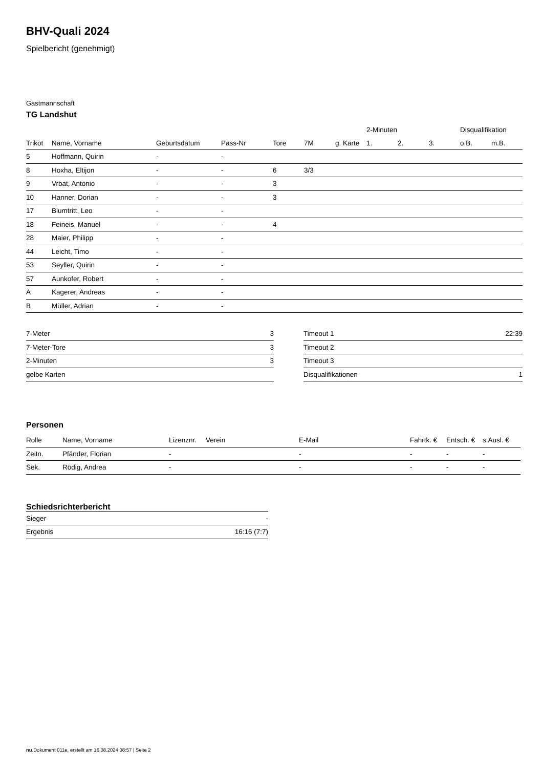BHV-Quali 2024
Spielbericht (genehmigt)
Gastmannschaft
TG Landshut
| | | | | | | | 2-Minuten | | | Disqualifikation | |
| --- | --- | --- | --- | --- | --- | --- | --- | --- | --- | --- | --- |
| Trikot | Name, Vorname | Geburtsdatum | Pass-Nr | Tore | 7M | g. Karte | 1. | 2. | 3. | o.B. | m.B. |
| 5 | Hoffmann, Quirin | - | - | | | | | | | | |
| 8 | Hoxha, Eltijon | - | - | 6 | 3/3 | | | | | | |
| 9 | Vrbat, Antonio | - | - | 3 | | | | | | | |
| 10 | Hanner, Dorian | - | - | 3 | | | | | | | |
| 17 | Blumtritt, Leo | - | - | | | | | | | | |
| 18 | Feineis, Manuel | - | - | 4 | | | | | | | |
| 28 | Maier, Philipp | - | - | | | | | | | | |
| 44 | Leicht, Timo | - | - | | | | | | | | |
| 53 | Seyller, Quirin | - | - | | | | | | | | |
| 57 | Aunkofer, Robert | - | - | | | | | | | | |
| A | Kagerer, Andreas | - | - | | | | | | | | |
| B | Müller, Adrian | - | - | | | | | | | | |
| 7-Meter | 3 |
| 7-Meter-Tore | 3 |
| 2-Minuten | 3 |
| gelbe Karten | |
| Timeout 1 | 22:39 |
| Timeout 2 | |
| Timeout 3 | |
| Disqualifikationen | 1 |
Personen
| Rolle | Name, Vorname | Lizenznr. | Verein | E-Mail | Fahrtk. € | Entsch. € | s.Ausl. € |
| --- | --- | --- | --- | --- | --- | --- | --- |
| Zeitn. | Pfänder, Florian | - | | - | - | - | - |
| Sek. | Rödig, Andrea | - | | - | - | - | - |
Schiedsrichterbericht
| Sieger | - |
| Ergebnis | 16:16 (7:7) |
nu.Dokument 011e, erstellt am 16.08.2024 08:57 | Seite 2